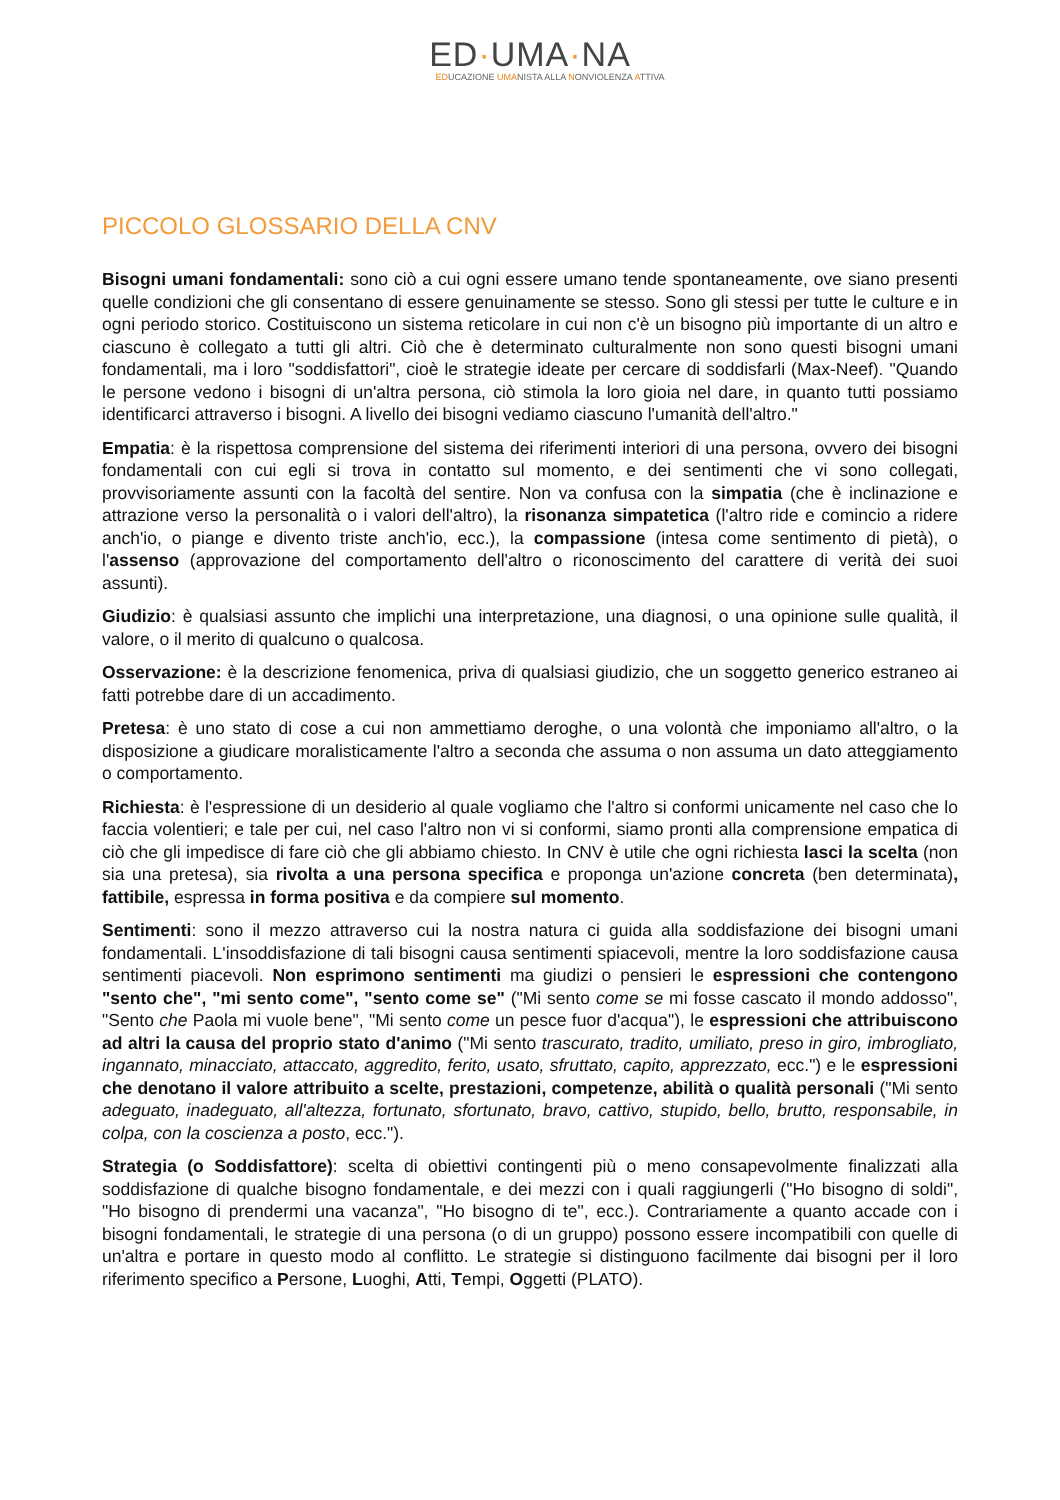ED·UMA·NA
EDUCAZIONE UMANISTA ALLA NONVIOLENZA ATTIVA
PICCOLO GLOSSARIO DELLA CNV
Bisogni umani fondamentali: sono ciò a cui ogni essere umano tende spontaneamente, ove siano presenti quelle condizioni che gli consentano di essere genuinamente se stesso. Sono gli stessi per tutte le culture e in ogni periodo storico. Costituiscono un sistema reticolare in cui non c'è un bisogno più importante di un altro e ciascuno è collegato a tutti gli altri. Ciò che è determinato culturalmente non sono questi bisogni umani fondamentali, ma i loro "soddisfattori", cioè le strategie ideate per cercare di soddisfarli (Max-Neef). "Quando le persone vedono i bisogni di un'altra persona, ciò stimola la loro gioia nel dare, in quanto tutti possiamo identificarci attraverso i bisogni. A livello dei bisogni vediamo ciascuno l'umanità dell'altro."
Empatia: è la rispettosa comprensione del sistema dei riferimenti interiori di una persona, ovvero dei bisogni fondamentali con cui egli si trova in contatto sul momento, e dei sentimenti che vi sono collegati, provvisoriamente assunti con la facoltà del sentire. Non va confusa con la simpatia (che è inclinazione e attrazione verso la personalità o i valori dell'altro), la risonanza simpatetica (l'altro ride e comincio a ridere anch'io, o piange e divento triste anch'io, ecc.), la compassione (intesa come sentimento di pietà), o l'assenso (approvazione del comportamento dell'altro o riconoscimento del carattere di verità dei suoi assunti).
Giudizio: è qualsiasi assunto che implichi una interpretazione, una diagnosi, o una opinione sulle qualità, il valore, o il merito di qualcuno o qualcosa.
Osservazione: è la descrizione fenomenica, priva di qualsiasi giudizio, che un soggetto generico estraneo ai fatti potrebbe dare di un accadimento.
Pretesa: è uno stato di cose a cui non ammettiamo deroghe, o una volontà che imponiamo all'altro, o la disposizione a giudicare moralisticamente l'altro a seconda che assuma o non assuma un dato atteggiamento o comportamento.
Richiesta: è l'espressione di un desiderio al quale vogliamo che l'altro si conformi unicamente nel caso che lo faccia volentieri; e tale per cui, nel caso l'altro non vi si conformi, siamo pronti alla comprensione empatica di ciò che gli impedisce di fare ciò che gli abbiamo chiesto. In CNV è utile che ogni richiesta lasci la scelta (non sia una pretesa), sia rivolta a una persona specifica e proponga un'azione concreta (ben determinata), fattibile, espressa in forma positiva e da compiere sul momento.
Sentimenti: sono il mezzo attraverso cui la nostra natura ci guida alla soddisfazione dei bisogni umani fondamentali. L'insoddisfazione di tali bisogni causa sentimenti spiacevoli, mentre la loro soddisfazione causa sentimenti piacevoli. Non esprimono sentimenti ma giudizi o pensieri le espressioni che contengono "sento che", "mi sento come", "sento come se" ("Mi sento come se mi fosse cascato il mondo addosso", "Sento che Paola mi vuole bene", "Mi sento come un pesce fuor d'acqua"), le espressioni che attribuiscono ad altri la causa del proprio stato d'animo ("Mi sento trascurato, tradito, umiliato, preso in giro, imbrogliato, ingannato, minacciato, attaccato, aggredito, ferito, usato, sfruttato, capito, apprezzato, ecc.") e le espressioni che denotano il valore attribuito a scelte, prestazioni, competenze, abilità o qualità personali ("Mi sento adeguato, inadeguato, all'altezza, fortunato, sfortunato, bravo, cattivo, stupido, bello, brutto, responsabile, in colpa, con la coscienza a posto, ecc.").
Strategia (o Soddisfattore): scelta di obiettivi contingenti più o meno consapevolmente finalizzati alla soddisfazione di qualche bisogno fondamentale, e dei mezzi con i quali raggiungerli ("Ho bisogno di soldi", "Ho bisogno di prendermi una vacanza", "Ho bisogno di te", ecc.). Contrariamente a quanto accade con i bisogni fondamentali, le strategie di una persona (o di un gruppo) possono essere incompatibili con quelle di un'altra e portare in questo modo al conflitto. Le strategie si distinguono facilmente dai bisogni per il loro riferimento specifico a Persone, Luoghi, Atti, Tempi, Oggetti (PLATO).